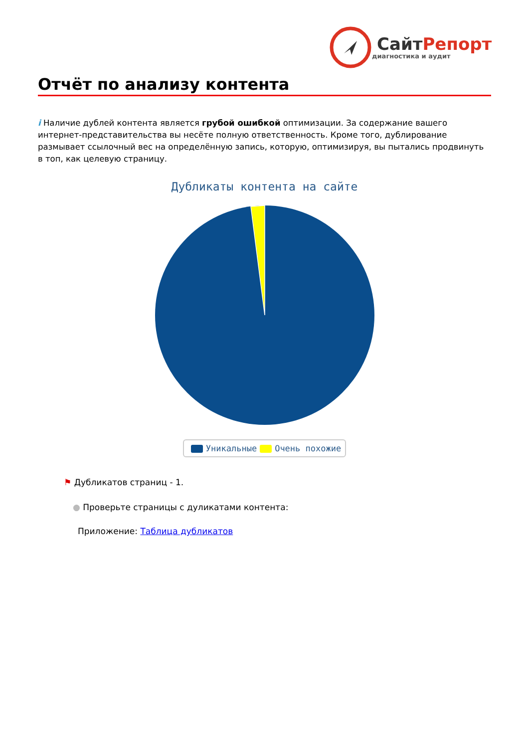Сайт Репорт
диагностика и аудит
Отчёт по анализу контента
i Наличие дублей контента является грубой ошибкой оптимизации. За содержание вашего интернет-представительства вы несёте полную ответственность. Кроме того, дублирование размывает ссылочный вес на определённую запись, которую, оптимизируя, вы пытались продвинуть в топ, как целевую страницу.
Дубликаты контента на сайте
Уникальные Очень похожие
⚑ Дубликатов страниц - 1.
● Проверьте страницы с дуликатами контента:
Приложение: Таблица дубликатов